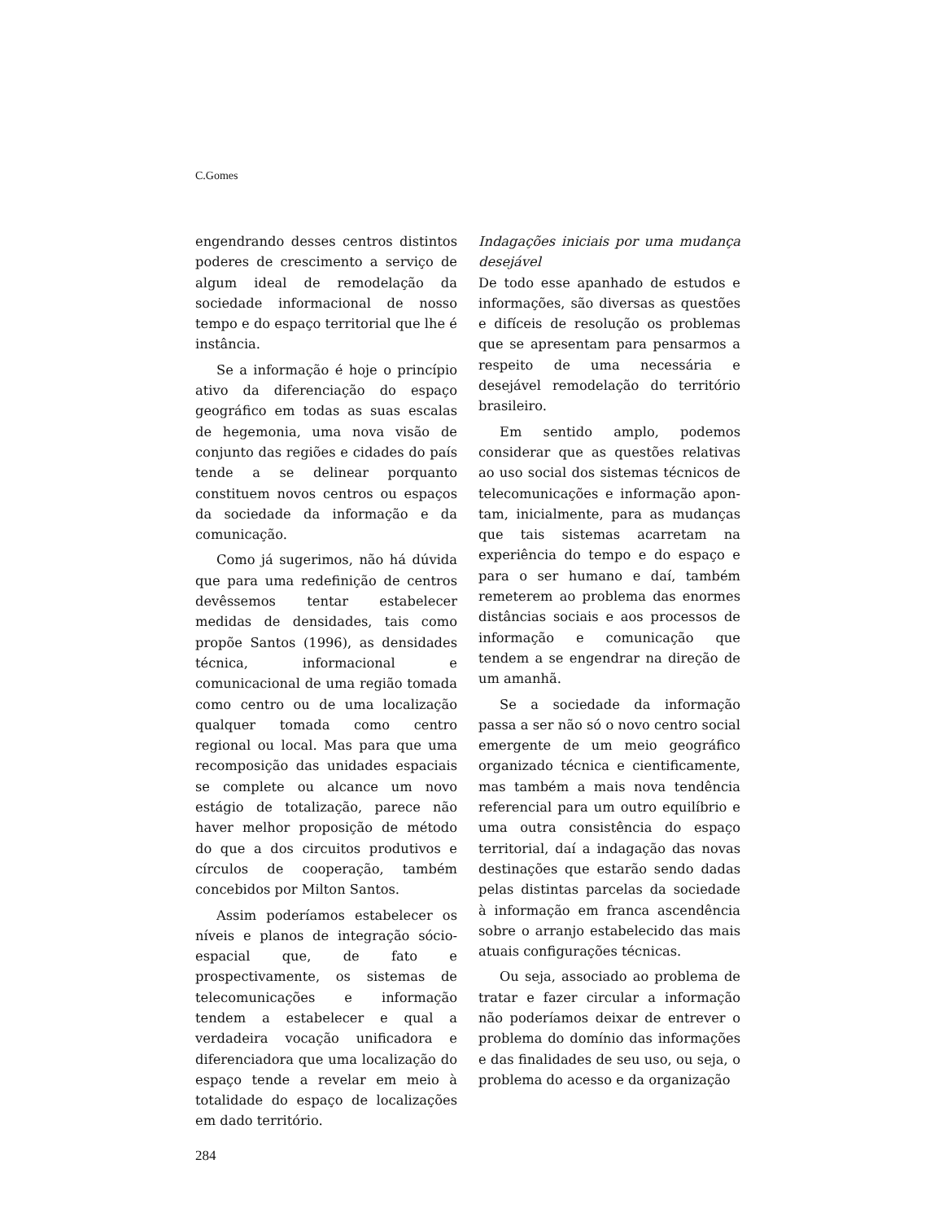C.Gomes
engendrando desses centros distintos poderes de crescimento a serviço de algum ideal de remodelação da sociedade informacional de nosso tempo e do espaço territorial que lhe é instância.
Se a informação é hoje o princípio ativo da diferenciação do espaço geográfico em todas as suas escalas de hegemonia, uma nova visão de conjunto das regiões e cidades do país tende a se delinear porquanto constituem novos centros ou espaços da sociedade da informação e da comunicação.
Como já sugerimos, não há dúvida que para uma redefinição de centros devêssemos tentar estabelecer medidas de densidades, tais como propõe Santos (1996), as densidades técnica, informacional e comunicacional de uma região tomada como centro ou de uma localização qualquer tomada como centro regional ou local. Mas para que uma recomposição das unidades espaciais se complete ou alcance um novo estágio de totalização, parece não haver melhor proposição de método do que a dos circuitos produtivos e círculos de cooperação, também concebidos por Milton Santos.
Assim poderíamos estabelecer os níveis e planos de integração sócio-espacial que, de fato e prospectivamente, os sistemas de telecomunicações e informação tendem a estabelecer e qual a verdadeira vocação unificadora e diferenciadora que uma localização do espaço tende a revelar em meio à totalidade do espaço de localizações em dado território.
Indagações iniciais por uma mudança desejável
De todo esse apanhado de estudos e informações, são diversas as questões e difíceis de resolução os problemas que se apresentam para pensarmos a respeito de uma necessária e desejável remodelação do território brasileiro.
Em sentido amplo, podemos considerar que as questões relativas ao uso social dos sistemas técnicos de telecomunicações e informação apon-tam, inicialmente, para as mudanças que tais sistemas acarretam na experiência do tempo e do espaço e para o ser humano e daí, também remeterem ao problema das enormes distâncias sociais e aos processos de informação e comunicação que tendem a se engendrar na direção de um amanhã.
Se a sociedade da informação passa a ser não só o novo centro social emergente de um meio geográfico organizado técnica e cientificamente, mas também a mais nova tendência referencial para um outro equilíbrio e uma outra consistência do espaço territorial, daí a indagação das novas destinações que estarão sendo dadas pelas distintas parcelas da sociedade à informação em franca ascendência sobre o arranjo estabelecido das mais atuais configurações técnicas.
Ou seja, associado ao problema de tratar e fazer circular a informação não poderíamos deixar de entrever o problema do domínio das informações e das finalidades de seu uso, ou seja, o problema do acesso e da organização
284